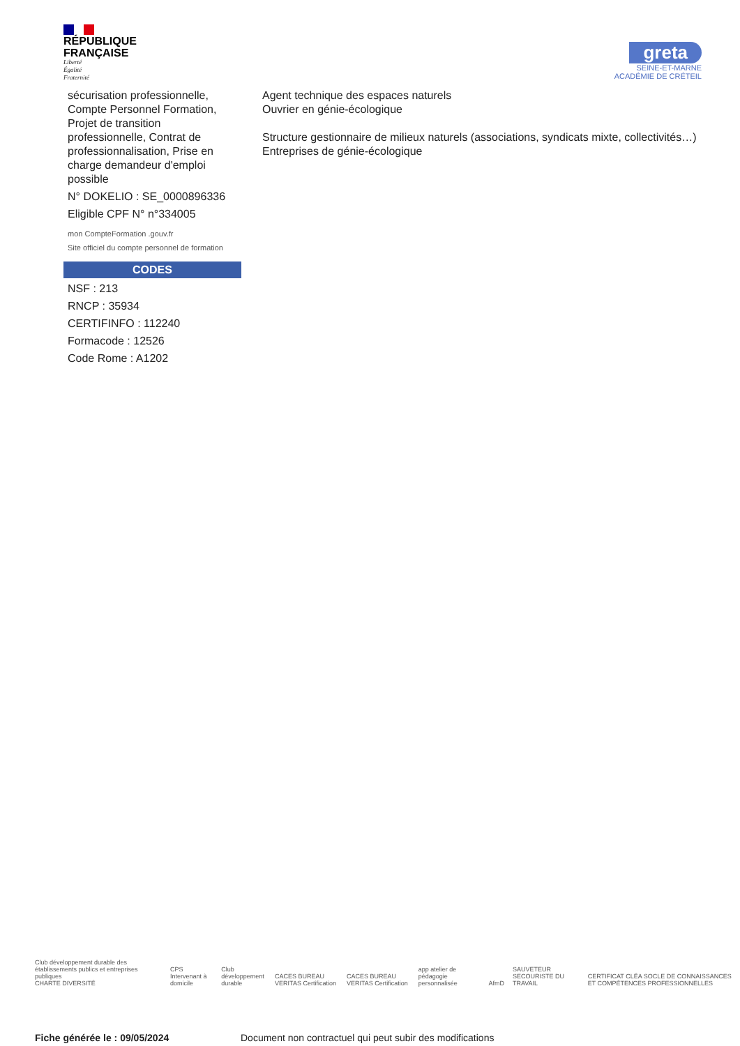RÉPUBLIQUE
FRANÇAISE
Liberté
Égalité
Fraternité
greta
SEINE-ET-MARNE
ACADÉMIE DE CRÉTEIL
sécurisation professionnelle, Compte Personnel Formation, Projet de transition professionnelle, Contrat de professionnalisation, Prise en charge demandeur d'emploi possible
N° DOKELIO : SE_0000896336
Eligible CPF N° n°334005
mon CompteFormation .gouv.fr
Site officiel du compte personnel de formation
CODES
NSF : 213
RNCP : 35934
CERTIFINFO : 112240
Formacode : 12526
Code Rome : A1202
Agent technique des espaces naturels
Ouvrier en génie-écologique
Structure gestionnaire de milieux naturels (associations, syndicats mixte, collectivités…)
Entreprises de génie-écologique
Club développement durable des établissements publics et entreprises publiques
CHARTE DIVERSITÉ CPS Intervenant à domicile Club développement durable CACES BUREAU VERITAS Certification CACES BUREAU VERITAS Certification app atelier de pédagogie personnalisée AfmD SAUVETEUR SECOURISTE DU TRAVAIL CERTIFICAT CLÉA SOCLE DE CONNAISSANCES ET COMPÉTENCES PROFESSIONNELLES
Fiche générée le : 09/05/2024 Document non contractuel qui peut subir des modifications